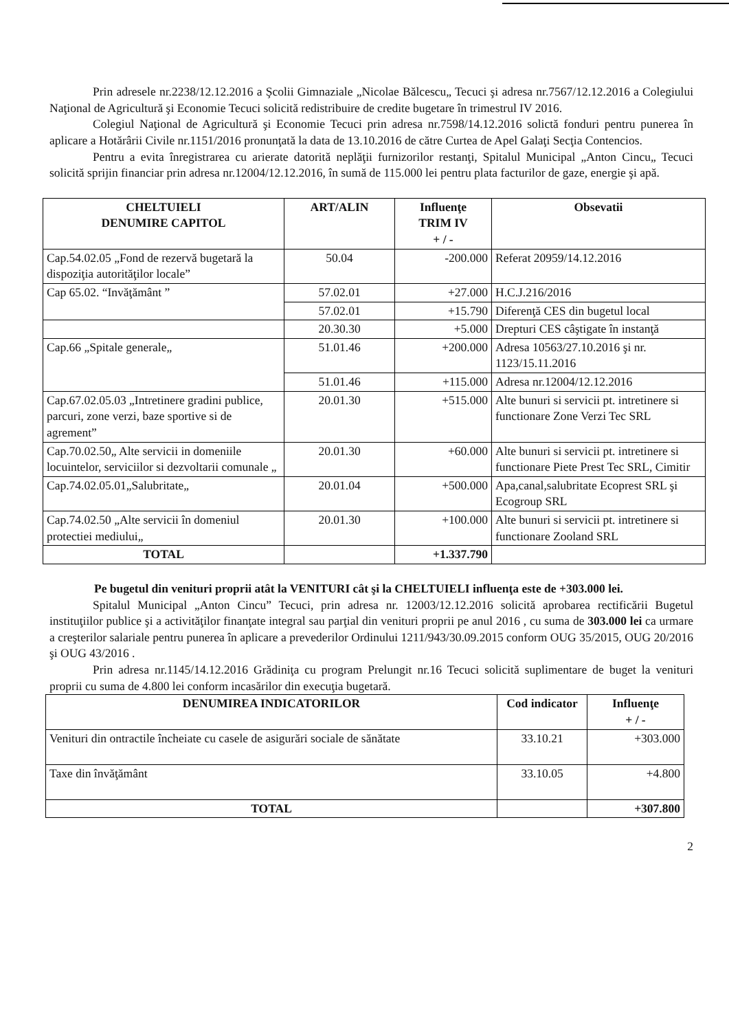Prin adresele nr.2238/12.12.2016 a Şcolii Gimnaziale „Nicolae Bălcescu„ Tecuci şi adresa nr.7567/12.12.2016 a Colegiului Naţional de Agricultură şi Economie Tecuci solicită redistribuire de credite bugetare în trimestrul IV 2016.
Colegiul Naţional de Agricultură şi Economie Tecuci prin adresa nr.7598/14.12.2016 solictă fonduri pentru punerea în aplicare a Hotărârii Civile nr.1151/2016 pronunţată la data de 13.10.2016 de către Curtea de Apel Galaţi Secţia Contencios.
Pentru a evita înregistrarea cu arierate datorită neplăţii furnizorilor restanţi, Spitalul Municipal „Anton Cincu„ Tecuci solicită sprijin financiar prin adresa nr.12004/12.12.2016, în sumă de 115.000 lei pentru plata facturilor de gaze, energie şi apă.
| CHELTUIELI DENUMIRE CAPITOL | ART/ALIN | Influenţe TRIM IV + / - | Obsevatii |
| --- | --- | --- | --- |
| Cap.54.02.05 „Fond de rezervă bugetară la dispoziţia autorităţilor locale” | 50.04 | -200.000 | Referat 20959/14.12.2016 |
| Cap 65.02. “Invăţământ ” | 57.02.01 | +27.000 | H.C.J.216/2016 |
| | 57.02.01 | +15.790 | Diferenţă CES din bugetul local |
| | 20.30.30 | +5.000 | Drepturi CES câştigate în instanţă |
| Cap.66 „Spitale generale„ | 51.01.46 | +200.000 | Adresa 10563/27.10.2016 şi nr. 1123/15.11.2016 |
| | 51.01.46 | +115.000 | Adresa nr.12004/12.12.2016 |
| Cap.67.02.05.03 „Intretinere gradini publice, parcuri, zone verzi, baze sportive si de agrement” | 20.01.30 | +515.000 | Alte bunuri si servicii pt. intretinere si functionare Zone Verzi Tec SRL |
| Cap.70.02.50„ Alte servicii in domeniile locuintelor, serviciilor si dezvoltarii comunale „ | 20.01.30 | +60.000 | Alte bunuri si servicii pt. intretinere si functionare Piete Prest Tec SRL, Cimitir |
| Cap.74.02.05.01„Salubritate„ | 20.01.04 | +500.000 | Apa,canal,salubritate Ecoprest SRL şi Ecogroup SRL |
| Cap.74.02.50 „Alte servicii în domeniul protectiei mediului„ | 20.01.30 | +100.000 | Alte bunuri si servicii pt. intretinere si functionare Zooland SRL |
| TOTAL | | +1.337.790 | |
Pe bugetul din venituri proprii atât la VENITURI cât şi la CHELTUIELI influenţa este de +303.000 lei.
Spitalul Municipal „Anton Cincu” Tecuci, prin adresa nr. 12003/12.12.2016 solicită aprobarea rectificării Bugetul instituţiilor publice şi a activităţilor finanţate integral sau parţial din venituri proprii pe anul 2016 , cu suma de 303.000 lei ca urmare a creşterilor salariale pentru punerea în aplicare a prevederilor Ordinului 1211/943/30.09.2015 conform OUG 35/2015, OUG 20/2016 şi OUG 43/2016 .
Prin adresa nr.1145/14.12.2016 Grădiniţa cu program Prelungit nr.16 Tecuci solicită suplimentare de buget la venituri proprii cu suma de 4.800 lei conform incasărilor din execuţia bugetară.
| DENUMIREA INDICATORILOR | Cod indicator | Influenţe + / - |
| --- | --- | --- |
| Venituri din ontractile încheiate cu casele de asigurări sociale de sănătate | 33.10.21 | +303.000 |
| Taxe din învăţământ | 33.10.05 | +4.800 |
| TOTAL | | +307.800 |
2